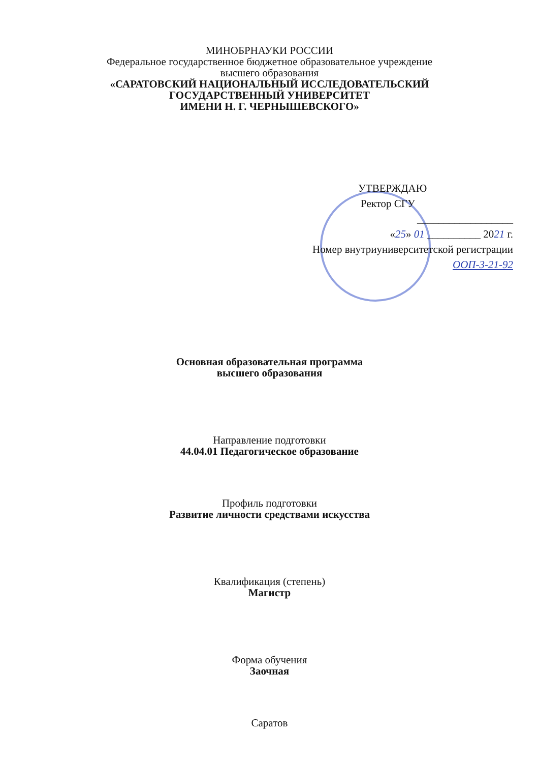МИНОБРНАУКИ РОССИИ
Федеральное государственное бюджетное образовательное учреждение
высшего образования
«САРАТОВСКИЙ НАЦИОНАЛЬНЫЙ ИССЛЕДОВАТЕЛЬСКИЙ
ГОСУДАРСТВЕННЫЙ УНИВЕРСИТЕТ
ИМЕНИ Н. Г. ЧЕРНЫШЕВСКОГО»
УТВЕРЖДАЮ
Ректор СГУ
__________________
«25» 01 __________ 2021 г.
Номер внутриуниверситетской регистрации
ООП-3-21-92
Основная образовательная программа
высшего образования
Направление подготовки
44.04.01 Педагогическое образование
Профиль подготовки
Развитие личности средствами искусства
Квалификация (степень)
Магистр
Форма обучения
Заочная
Саратов